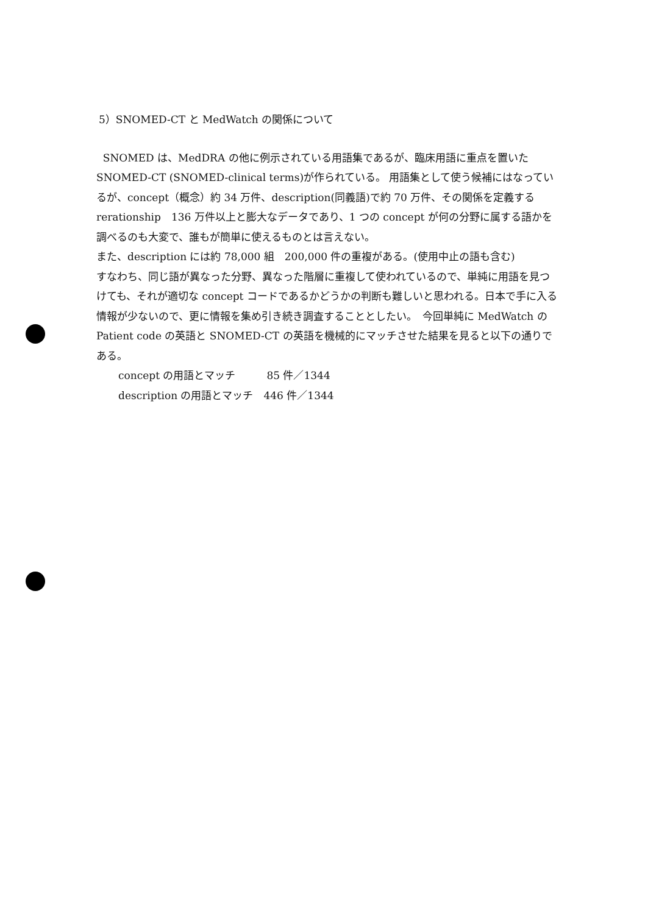5）SNOMED-CT と MedWatch の関係について
SNOMED は、MedDRA の他に例示されている用語集であるが、臨床用語に重点を置いた SNOMED-CT (SNOMED-clinical terms)が作られている。 用語集として使う候補にはなっているが、concept（概念）約 34 万件、description(同義語)で約 70 万件、その関係を定義する rerationship　136 万件以上と膨大なデータであり、1 つの concept が何の分野に属する語かを調べるのも大変で、誰もが簡単に使えるものとは言えない。
また、description には約 78,000 組　200,000 件の重複がある。(使用中止の語も含む)
すなわち、同じ語が異なった分野、異なった階層に重複して使われているので、単純に用語を見つけても、それが適切な concept コードであるかどうかの判断も難しいと思われる。日本で手に入る情報が少ないので、更に情報を集め引き続き調査することとしたい。　今回単純に MedWatch の Patient code の英語と SNOMED-CT の英語を機械的にマッチさせた結果を見ると以下の通りである。
concept の用語とマッチ　　　85 件／1344
description の用語とマッチ　446 件／1344